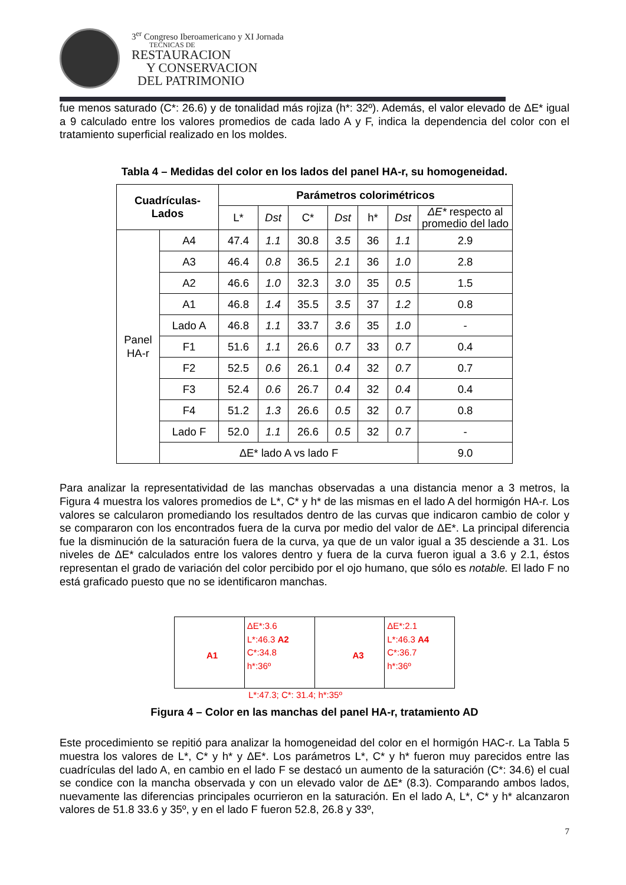3<sup>er</sup> Congreso Iberoamericano y XI Jornada
TECNICAS DE
RESTAURACION
Y CONSERVACION
DEL PATRIMONIO
fue menos saturado (C*: 26.6) y de tonalidad más rojiza (h*: 32º). Además, el valor elevado de ΔE* igual a 9 calculado entre los valores promedios de cada lado A y F, indica la dependencia del color con el tratamiento superficial realizado en los moldes.
Tabla 4 – Medidas del color en los lados del panel HA-r, su homogeneidad.
| Cuadrículas- Lados | | Parámetros colorimétricos | | | | | | |
| --- | --- | --- | --- | --- | --- | --- | --- | --- |
| | | L* | Dst | C* | Dst | h* | Dst | ΔE* respecto al promedio del lado |
| Panel HA-r | A4 | 47.4 | 1.1 | 30.8 | 3.5 | 36 | 1.1 | 2.9 |
| | A3 | 46.4 | 0.8 | 36.5 | 2.1 | 36 | 1.0 | 2.8 |
| | A2 | 46.6 | 1.0 | 32.3 | 3.0 | 35 | 0.5 | 1.5 |
| | A1 | 46.8 | 1.4 | 35.5 | 3.5 | 37 | 1.2 | 0.8 |
| | Lado A | 46.8 | 1.1 | 33.7 | 3.6 | 35 | 1.0 | - |
| | F1 | 51.6 | 1.1 | 26.6 | 0.7 | 33 | 0.7 | 0.4 |
| | F2 | 52.5 | 0.6 | 26.1 | 0.4 | 32 | 0.7 | 0.7 |
| | F3 | 52.4 | 0.6 | 26.7 | 0.4 | 32 | 0.4 | 0.4 |
| | F4 | 51.2 | 1.3 | 26.6 | 0.5 | 32 | 0.7 | 0.8 |
| | Lado F | 52.0 | 1.1 | 26.6 | 0.5 | 32 | 0.7 | - |
| | ΔE* lado A vs lado F | | | | | | | 9.0 |
Para analizar la representatividad de las manchas observadas a una distancia menor a 3 metros, la Figura 4 muestra los valores promedios de L*, C* y h* de las mismas en el lado A del hormigón HA-r. Los valores se calcularon promediando los resultados dentro de las curvas que indicaron cambio de color y se compararon con los encontrados fuera de la curva por medio del valor de ΔE*. La principal diferencia fue la disminución de la saturación fuera de la curva, ya que de un valor igual a 35 desciende a 31. Los niveles de ΔE* calculados entre los valores dentro y fuera de la curva fueron igual a 3.6 y 2.1, éstos representan el grado de variación del color percibido por el ojo humano, que sólo es notable. El lado F no está graficado puesto que no se identificaron manchas.
A1
ΔE*:3.6
L*:46.3 A2
C*:34.8
h*:36º
A3
ΔE*:2.1
L*:46.3 A4
C*:36.7
h*:36º
L*:47.3; C*: 31.4; h*:35º
Figura 4 – Color en las manchas del panel HA-r, tratamiento AD
Este procedimiento se repitió para analizar la homogeneidad del color en el hormigón HAC-r. La Tabla 5 muestra los valores de L*, C* y h* y ΔE*. Los parámetros L*, C* y h* fueron muy parecidos entre las cuadrículas del lado A, en cambio en el lado F se destacó un aumento de la saturación (C*: 34.6) el cual se condice con la mancha observada y con un elevado valor de ΔE* (8.3). Comparando ambos lados, nuevamente las diferencias principales ocurrieron en la saturación. En el lado A, L*, C* y h* alcanzaron valores de 51.8 33.6 y 35º, y en el lado F fueron 52.8, 26.8 y 33º,
7